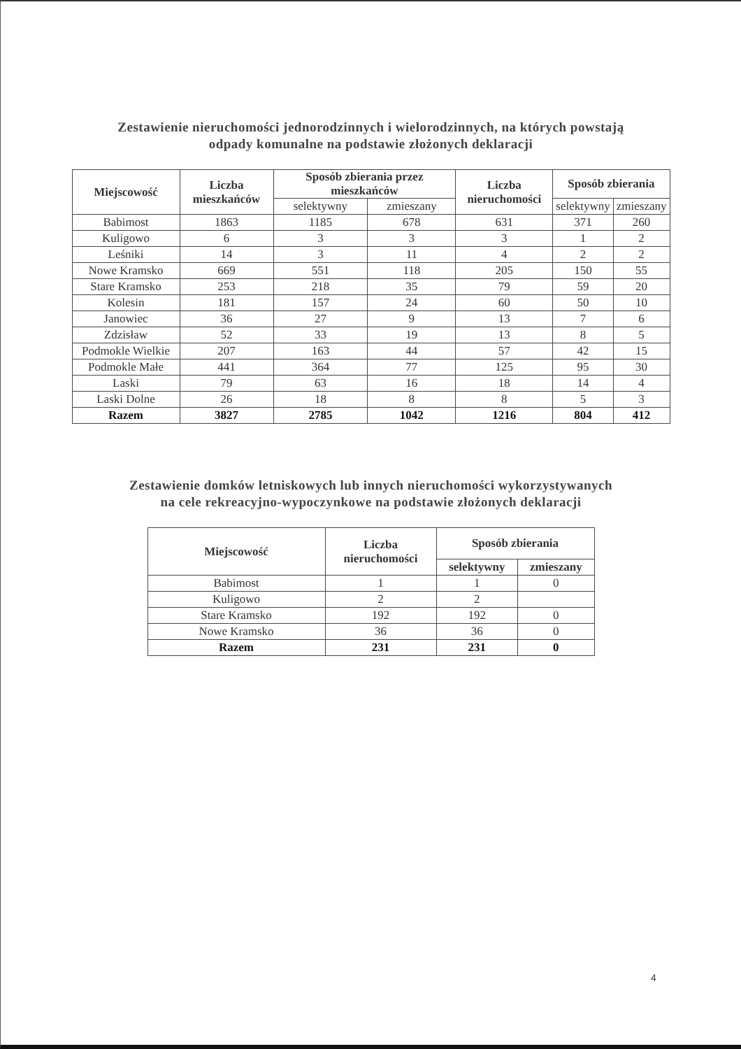Zestawienie nieruchomości jednorodzinnych i wielorodzinnych, na których powstają
odpady komunalne na podstawie złożonych deklaracji
| Miejscowość | Liczba mieszkańców | Sposób zbierania przez mieszkańców | | Liczba nieruchomości | Sposób zbierania | |
| --- | --- | --- | --- | --- | --- | --- |
| | | selektywny | zmieszany | | selektywny | zmieszany |
| Babimost | 1863 | 1185 | 678 | 631 | 371 | 260 |
| Kuligowo | 6 | 3 | 3 | 3 | 1 | 2 |
| Leśniki | 14 | 3 | 11 | 4 | 2 | 2 |
| Nowe Kramsko | 669 | 551 | 118 | 205 | 150 | 55 |
| Stare Kramsko | 253 | 218 | 35 | 79 | 59 | 20 |
| Kolesin | 181 | 157 | 24 | 60 | 50 | 10 |
| Janowiec | 36 | 27 | 9 | 13 | 7 | 6 |
| Zdzisław | 52 | 33 | 19 | 13 | 8 | 5 |
| Podmokle Wielkie | 207 | 163 | 44 | 57 | 42 | 15 |
| Podmokle Małe | 441 | 364 | 77 | 125 | 95 | 30 |
| Laski | 79 | 63 | 16 | 18 | 14 | 4 |
| Laski Dolne | 26 | 18 | 8 | 8 | 5 | 3 |
| Razem | 3827 | 2785 | 1042 | 1216 | 804 | 412 |
Zestawienie domków letniskowych lub innych nieruchomości wykorzystywanych
na cele rekreacyjno-wypoczynkowe na podstawie złożonych deklaracji
| Miejscowość | Liczba nieruchomości | Sposób zbierania | |
| --- | --- | --- | --- |
| | | selektywny | zmieszany |
| Babimost | 1 | 1 | 0 |
| Kuligowo | 2 | 2 | |
| Stare Kramsko | 192 | 192 | 0 |
| Nowe Kramsko | 36 | 36 | 0 |
| Razem | 231 | 231 | 0 |
4